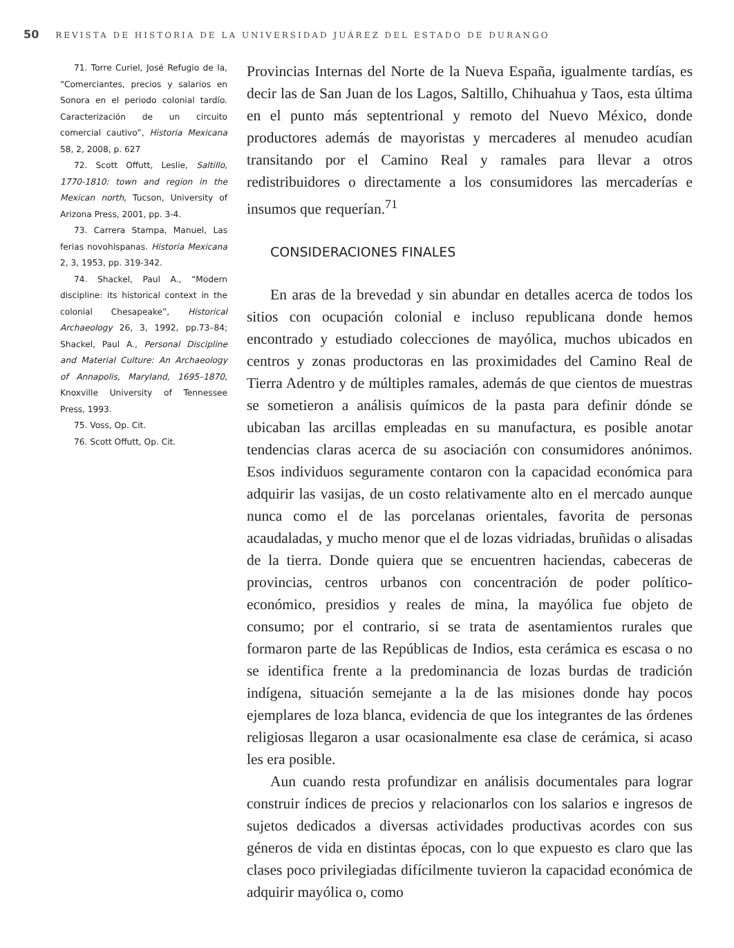50 REVISTA DE HISTORIA DE LA UNIVERSIDAD JUÁREZ DEL ESTADO DE DURANGO
71. Torre Curiel, José Refugio de la, “Comerciantes, precios y salarios en Sonora en el periodo colonial tardío. Caracterización de un circuito comercial cautivo”, Historia Mexicana 58, 2, 2008, p. 627
72. Scott Offutt, Leslie, Saltillo, 1770-1810: town and region in the Mexican north, Tucson, University of Arizona Press, 2001, pp. 3-4.
73. Carrera Stampa, Manuel, Las ferias novohispanas. Historia Mexicana 2, 3, 1953, pp. 319-342.
74. Shackel, Paul A., “Modern discipline: its historical context in the colonial Chesapeake”, Historical Archaeology 26, 3, 1992, pp.73–84; Shackel, Paul A., Personal Discipline and Material Culture: An Archaeology of Annapolis, Maryland, 1695–1870, Knoxville University of Tennessee Press, 1993.
75. Voss, Op. Cit.
76. Scott Offutt, Op. Cit.
Provincias Internas del Norte de la Nueva España, igualmente tardías, es decir las de San Juan de los Lagos, Saltillo, Chihuahua y Taos, esta última en el punto más septentrional y remoto del Nuevo México, donde productores además de mayoristas y mercaderes al menudeo acudían transitando por el Camino Real y ramales para llevar a otros redistribuidores o directamente a los consumidores las mercaderías e insumos que requerían.<sup>71</sup>
CONSIDERACIONES FINALES
En aras de la brevedad y sin abundar en detalles acerca de todos los sitios con ocupación colonial e incluso republicana donde hemos encontrado y estudiado colecciones de mayólica, muchos ubicados en centros y zonas productoras en las proximidades del Camino Real de Tierra Adentro y de múltiples ramales, además de que cientos de muestras se sometieron a análisis químicos de la pasta para definir dónde se ubicaban las arcillas empleadas en su manufactura, es posible anotar tendencias claras acerca de su asociación con consumidores anónimos. Esos individuos seguramente contaron con la capacidad económica para adquirir las vasijas, de un costo relativamente alto en el mercado aunque nunca como el de las porcelanas orientales, favorita de personas acaudaladas, y mucho menor que el de lozas vidriadas, bruñidas o alisadas de la tierra. Donde quiera que se encuentren haciendas, cabeceras de provincias, centros urbanos con concentración de poder político-económico, presidios y reales de mina, la mayólica fue objeto de consumo; por el contrario, si se trata de asentamientos rurales que formaron parte de las Repúblicas de Indios, esta cerámica es escasa o no se identifica frente a la predominancia de lozas burdas de tradición indígena, situación semejante a la de las misiones donde hay pocos ejemplares de loza blanca, evidencia de que los integrantes de las órdenes religiosas llegaron a usar ocasionalmente esa clase de cerámica, si acaso les era posible.
Aun cuando resta profundizar en análisis documentales para lograr construir índices de precios y relacionarlos con los salarios e ingresos de sujetos dedicados a diversas actividades productivas acordes con sus géneros de vida en distintas épocas, con lo que expuesto es claro que las clases poco privilegiadas difícilmente tuvieron la capacidad económica de adquirir mayólica o, como